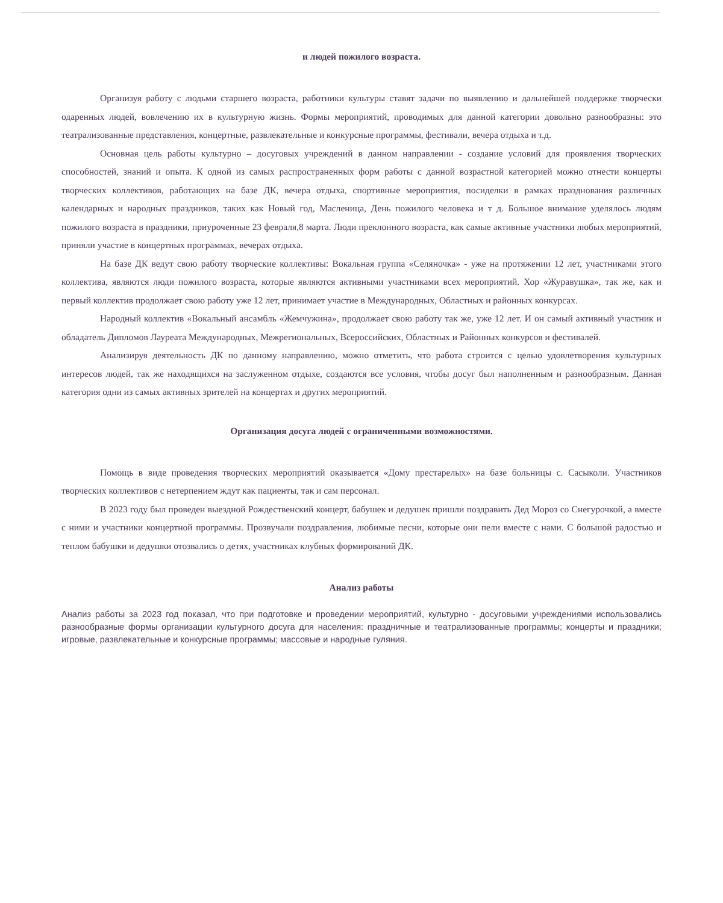и людей пожилого возраста.
Организуя работу с людьми старшего возраста, работники культуры ставят задачи по выявлению и дальнейшей поддержке творчески одаренных людей, вовлечению их в культурную жизнь. Формы мероприятий, проводимых для данной категории довольно разнообразны: это театрализованные представления, концертные, развлекательные и конкурсные программы, фестивали, вечера отдыха и т.д.
Основная цель работы культурно – досуговых учреждений в данном направлении - создание условий для проявления творческих способностей, знаний и опыта. К одной из самых распространенных форм работы с данной возрастной категорией можно отнести концерты творческих коллективов, работающих на базе ДК, вечера отдыха, спортивные мероприятия, посиделки в рамках празднования различных календарных и народных праздников, таких как Новый год, Масленица, День пожилого человека и т д. Большое внимание уделялось людям пожилого возраста в праздники, приуроченные 23 февраля,8 марта. Люди преклонного возраста, как самые активные участники любых мероприятий, приняли участие в концертных программах, вечерах отдыха.
На базе ДК ведут свою работу творческие коллективы: Вокальная группа «Селяночка» - уже на протяжении 12 лет, участниками этого коллектива, являются люди пожилого возраста, которые являются активными участниками всех мероприятий. Хор «Журавушка», так же, как и первый коллектив продолжает свою работу уже 12 лет, принимает участие в Международных, Областных и районных конкурсах.
Народный коллектив «Вокальный ансамбль «Жемчужина», продолжает свою работу так же, уже 12 лет. И он самый активный участник и обладатель Дипломов Лауреата Международных, Межрегиональных, Всероссийских, Областных и Районных конкурсов и фестивалей.
Анализируя деятельность ДК по данному направлению, можно отметить, что работа строится с целью удовлетворения культурных интересов людей, так же находящихся на заслуженном отдыхе, создаются все условия, чтобы досуг был наполненным и разнообразным. Данная категория одни из самых активных зрителей на концертах и других мероприятий.
Организация досуга людей с ограниченными возможностями.
Помощь в виде проведения творческих мероприятий оказывается «Дому престарелых» на базе больницы с. Сасыколи. Участников творческих коллективов с нетерпением ждут как пациенты, так и сам персонал.
В 2023 году был проведен выездной Рождественский концерт, бабушек и дедушек пришли поздравить Дед Мороз со Снегурочкой, а вместе с ними и участники концертной программы. Прозвучали поздравления, любимые песни, которые они пели вместе с нами. С большой радостью и теплом бабушки и дедушки отозвались о детях, участниках клубных формирований ДК.
Анализ работы
Анализ работы за 2023 год показал, что при подготовке и проведении мероприятий, культурно - досуговыми учреждениями использовались разнообразные формы организации культурного досуга для населения: праздничные и театрализованные программы; концерты и праздники; игровые, развлекательные и конкурсные программы; массовые и народные гуляния.